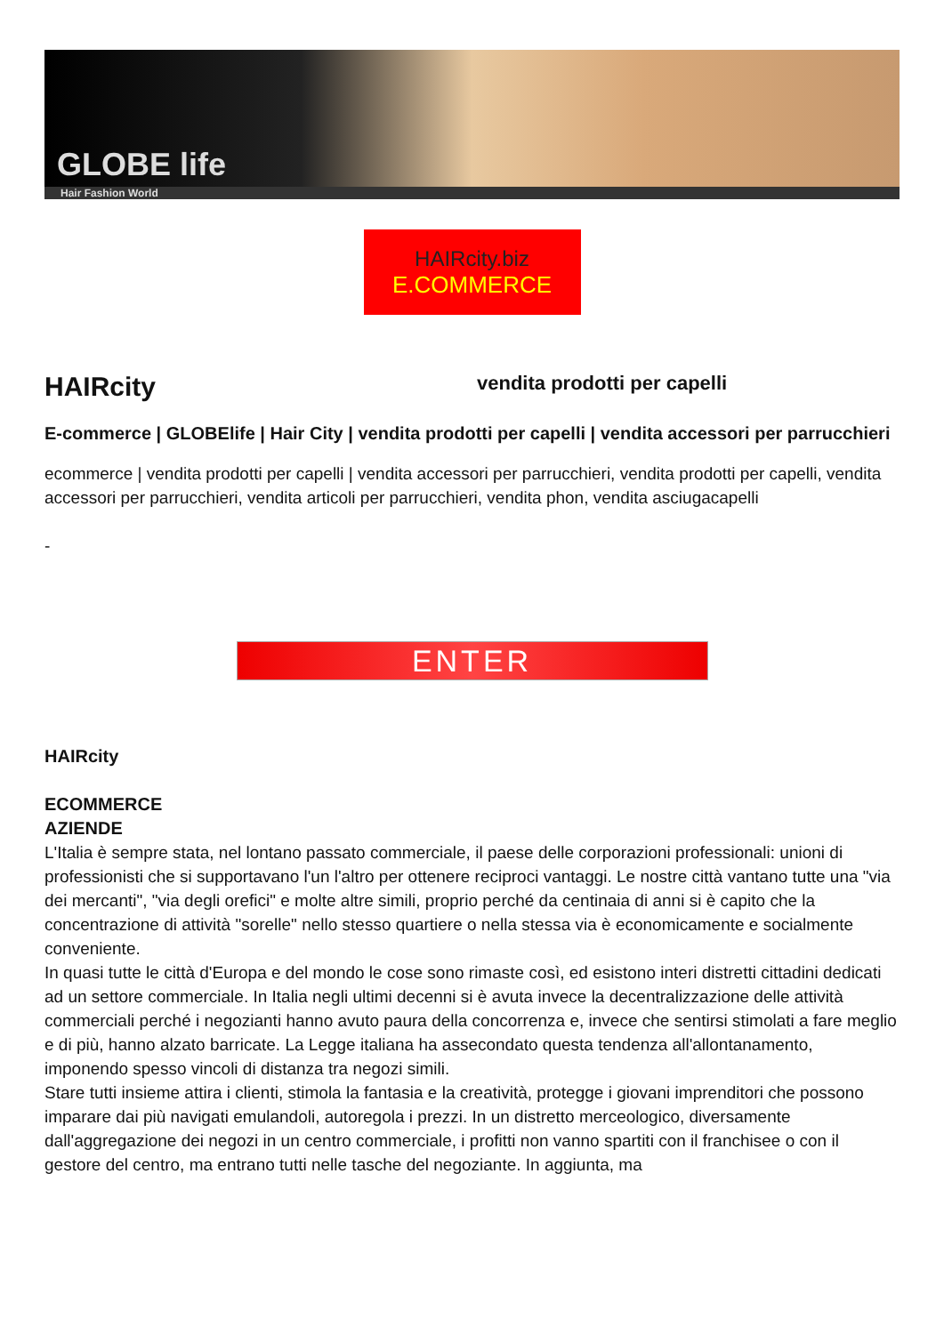GLOBE life
Hair Fashion World
HAIRcity.biz
E.COMMERCE
HAIRcity
vendita prodotti per capelli
E-commerce | GLOBElife | Hair City | vendita prodotti per capelli | vendita accessori per parrucchieri
ecommerce | vendita prodotti per capelli | vendita accessori per parrucchieri, vendita prodotti per capelli, vendita accessori per parrucchieri, vendita articoli per parrucchieri, vendita phon, vendita asciugacapelli
-
ENTER
HAIRcity
ECOMMERCE
AZIENDE
L'Italia è sempre stata, nel lontano passato commerciale, il paese delle corporazioni professionali: unioni di professionisti che si supportavano l'un l'altro per ottenere reciproci vantaggi. Le nostre città vantano tutte una "via dei mercanti", "via degli orefici" e molte altre simili, proprio perché da centinaia di anni si è capito che la concentrazione di attività "sorelle" nello stesso quartiere o nella stessa via è economicamente e socialmente conveniente.
In quasi tutte le città d'Europa e del mondo le cose sono rimaste così, ed esistono interi distretti cittadini dedicati ad un settore commerciale. In Italia negli ultimi decenni si è avuta invece la decentralizzazione delle attività commerciali perché i negozianti hanno avuto paura della concorrenza e, invece che sentirsi stimolati a fare meglio e di più, hanno alzato barricate. La Legge italiana ha assecondato questa tendenza all'allontanamento, imponendo spesso vincoli di distanza tra negozi simili.
Stare tutti insieme attira i clienti, stimola la fantasia e la creatività, protegge i giovani imprenditori che possono imparare dai più navigati emulandoli, autoregola i prezzi. In un distretto merceologico, diversamente dall'aggregazione dei negozi in un centro commerciale, i profitti non vanno spartiti con il franchisee o con il gestore del centro, ma entrano tutti nelle tasche del negoziante. In aggiunta, ma